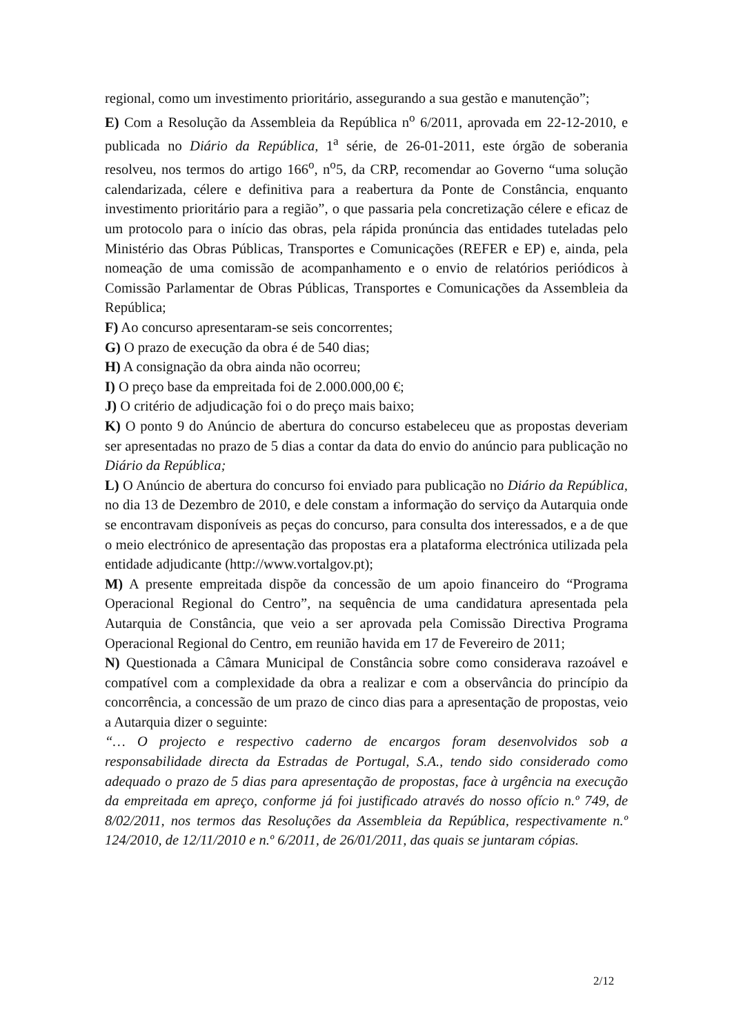regional, como um investimento prioritário, assegurando a sua gestão e manutenção”;
E) Com a Resolução da Assembleia da República n<sup>o</sup> 6/2011, aprovada em 22-12-2010, e publicada no Diário da República, 1<sup>a</sup> série, de 26-01-2011, este órgão de soberania resolveu, nos termos do artigo 166<sup>o</sup>, n<sup>o</sup>5, da CRP, recomendar ao Governo “uma solução calendarizada, célere e definitiva para a reabertura da Ponte de Constância, enquanto investimento prioritário para a região”, o que passaria pela concretização célere e eficaz de um protocolo para o início das obras, pela rápida pronúncia das entidades tuteladas pelo Ministério das Obras Públicas, Transportes e Comunicações (REFER e EP) e, ainda, pela nomeação de uma comissão de acompanhamento e o envio de relatórios periódicos à Comissão Parlamentar de Obras Públicas, Transportes e Comunicações da Assembleia da República;
F) Ao concurso apresentaram-se seis concorrentes;
G) O prazo de execução da obra é de 540 dias;
H) A consignação da obra ainda não ocorreu;
I) O preço base da empreitada foi de 2.000.000,00 €;
J) O critério de adjudicação foi o do preço mais baixo;
K) O ponto 9 do Anúncio de abertura do concurso estabeleceu que as propostas deveriam ser apresentadas no prazo de 5 dias a contar da data do envio do anúncio para publicação no Diário da República;
L) O Anúncio de abertura do concurso foi enviado para publicação no Diário da República, no dia 13 de Dezembro de 2010, e dele constam a informação do serviço da Autarquia onde se encontravam disponíveis as peças do concurso, para consulta dos interessados, e a de que o meio electrónico de apresentação das propostas era a plataforma electrónica utilizada pela entidade adjudicante (http://www.vortalgov.pt);
M) A presente empreitada dispõe da concessão de um apoio financeiro do “Programa Operacional Regional do Centro”, na sequência de uma candidatura apresentada pela Autarquia de Constância, que veio a ser aprovada pela Comissão Directiva Programa Operacional Regional do Centro, em reunião havida em 17 de Fevereiro de 2011;
N) Questionada a Câmara Municipal de Constância sobre como considerava razoável e compatível com a complexidade da obra a realizar e com a observância do princípio da concorrência, a concessão de um prazo de cinco dias para a apresentação de propostas, veio a Autarquia dizer o seguinte:
“… O projecto e respectivo caderno de encargos foram desenvolvidos sob a responsabilidade directa da Estradas de Portugal, S.A., tendo sido considerado como adequado o prazo de 5 dias para apresentação de propostas, face à urgência na execução da empreitada em apreço, conforme já foi justificado através do nosso ofício n.º 749, de 8/02/2011, nos termos das Resoluções da Assembleia da República, respectivamente n.º 124/2010, de 12/11/2010 e n.º 6/2011, de 26/01/2011, das quais se juntaram cópias.
2/12